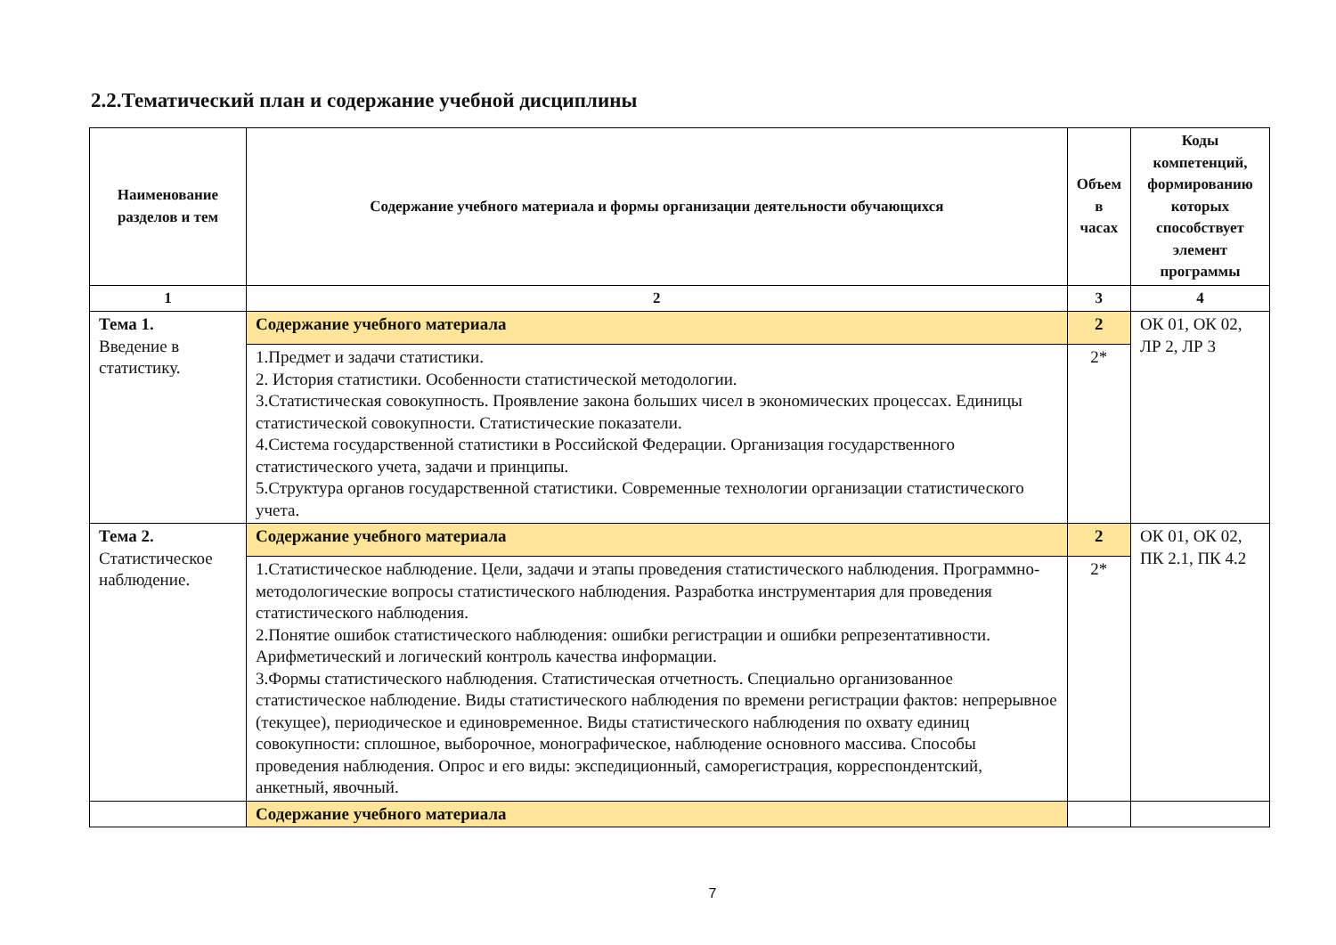2.2.Тематический план и содержание учебной дисциплины
| Наименование разделов и тем | Содержание учебного материала и формы организации деятельности обучающихся | Объем в часах | Коды компетенций, формированию которых способствует элемент программы |
| --- | --- | --- | --- |
| 1 | 2 | 3 | 4 |
| Тема 1. Введение в статистику. | Содержание учебного материала | 2 | ОК 01, ОК 02, ЛР 2, ЛР 3 |
| | 1.Предмет и задачи статистики. 2. История статистики. Особенности статистической методологии. 3.Статистическая совокупность. Проявление закона больших чисел в экономических процессах. Единицы статистической совокупности. Статистические показатели. 4.Система государственной статистики в Российской Федерации. Организация государственного статистического учета, задачи и принципы. 5.Структура органов государственной статистики. Современные технологии организации статистического учета. | 2* | |
| Тема 2. Статистическое наблюдение. | Содержание учебного материала | 2 | ОК 01, ОК 02, ПК 2.1, ПК 4.2 |
| | 1.Статистическое наблюдение. Цели, задачи и этапы проведения статистического наблюдения. Программно-методологические вопросы статистического наблюдения. Разработка инструментария для проведения статистического наблюдения. 2.Понятие ошибок статистического наблюдения: ошибки регистрации и ошибки репрезентативности. Арифметический и логический контроль качества информации. 3.Формы статистического наблюдения. Статистическая отчетность. Специально организованное статистическое наблюдение. Виды статистического наблюдения по времени регистрации фактов: непрерывное (текущее), периодическое и единовременное. Виды статистического наблюдения по охвату единиц совокупности: сплошное, выборочное, монографическое, наблюдение основного массива. Способы проведения наблюдения. Опрос и его виды: экспедиционный, саморегистрация, корреспондентский, анкетный, явочный. | 2* | |
| | Содержание учебного материала | | |
7